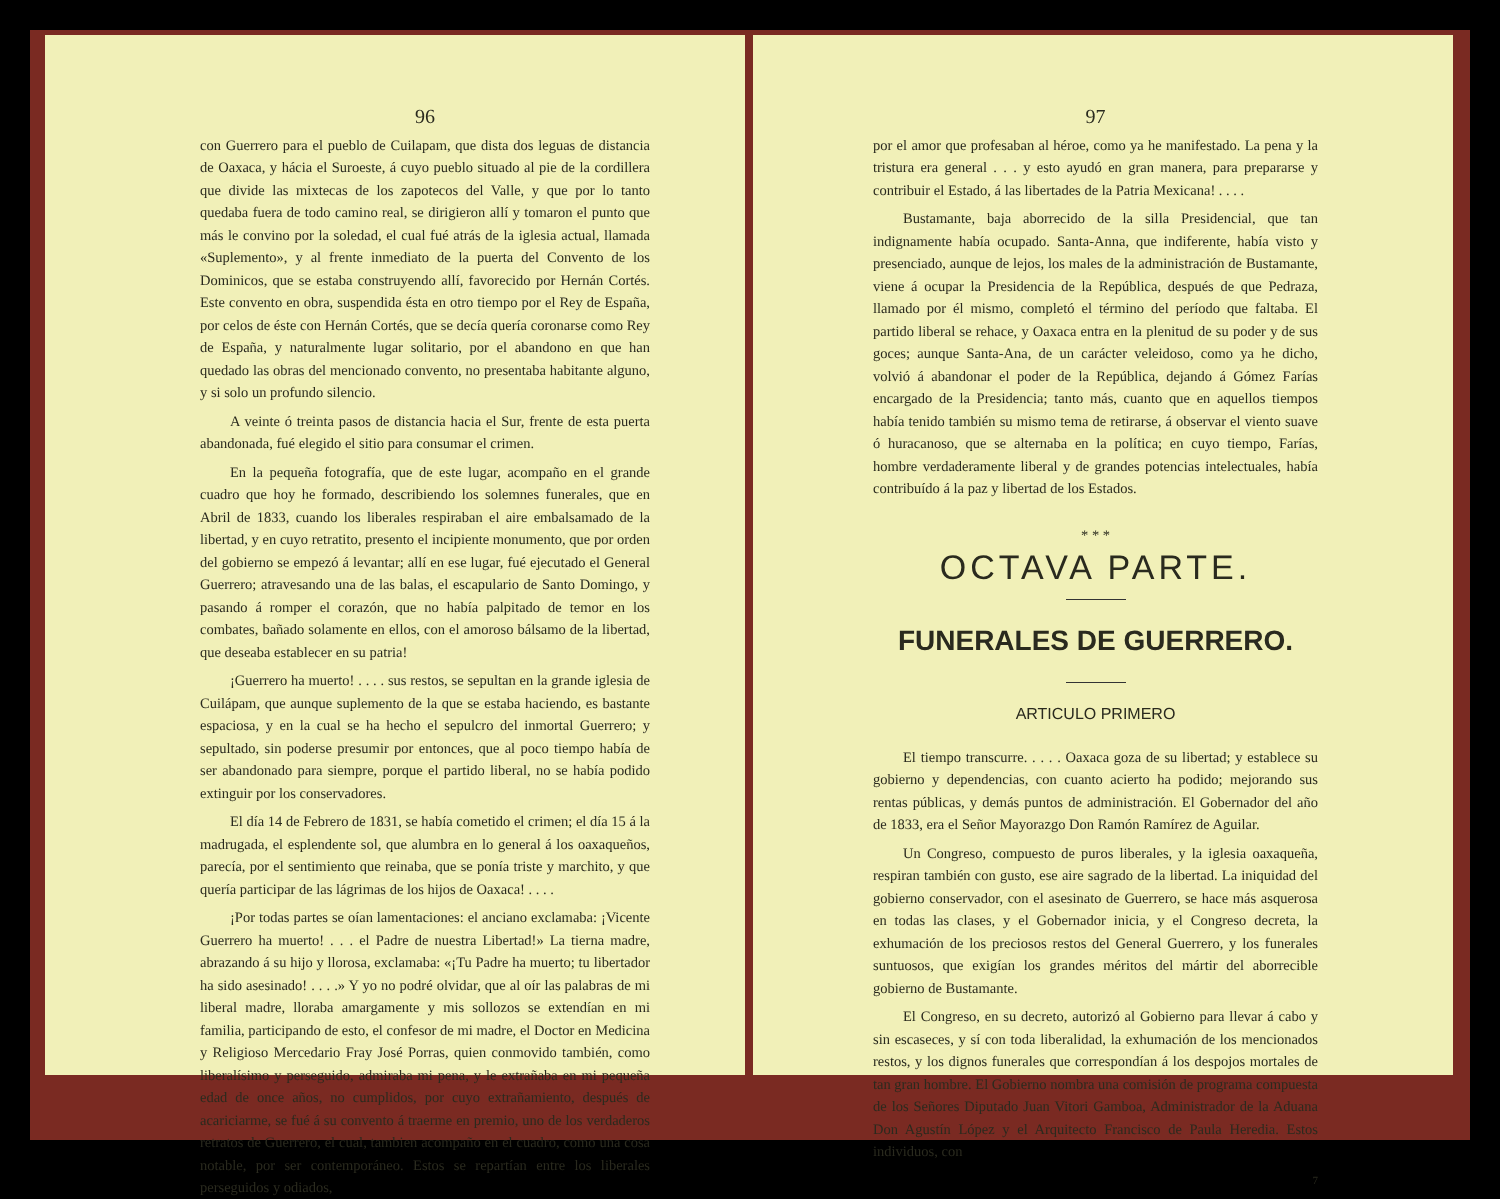96
con Guerrero para el pueblo de Cuilapam, que dista dos leguas de distancia de Oaxaca, y hácia el Suroeste, á cuyo pueblo situado al pie de la cordillera que divide las mixtecas de los zapotecos del Valle, y que por lo tanto quedaba fuera de todo camino real, se dirigieron allí y tomaron el punto que más le convino por la soledad, el cual fué atrás de la iglesia actual, llamada «Suplemento», y al frente inmediato de la puerta del Convento de los Dominicos, que se estaba construyendo allí, favorecido por Hernán Cortés. Este convento en obra, suspendida ésta en otro tiempo por el Rey de España, por celos de éste con Hernán Cortés, que se decía quería coronarse como Rey de España, y naturalmente lugar solitario, por el abandono en que han quedado las obras del mencionado convento, no presentaba habitante alguno, y si solo un profundo silencio.
A veinte ó treinta pasos de distancia hacia el Sur, frente de esta puerta abandonada, fué elegido el sitio para consumar el crimen.
En la pequeña fotografía, que de este lugar, acompaño en el grande cuadro que hoy he formado, describiendo los solemnes funerales, que en Abril de 1833, cuando los liberales respiraban el aire embalsamado de la libertad, y en cuyo retratito, presento el incipiente monumento, que por orden del gobierno se empezó á levantar; allí en ese lugar, fué ejecutado el General Guerrero; atravesando una de las balas, el escapulario de Santo Domingo, y pasando á romper el corazón, que no había palpitado de temor en los combates, bañado solamente en ellos, con el amoroso bálsamo de la libertad, que deseaba establecer en su patria!
¡Guerrero ha muerto! . . . . sus restos, se sepultan en la grande iglesia de Cuilápam, que aunque suplemento de la que se estaba haciendo, es bastante espaciosa, y en la cual se ha hecho el sepulcro del inmortal Guerrero; y sepultado, sin poderse presumir por entonces, que al poco tiempo había de ser abandonado para siempre, porque el partido liberal, no se había podido extinguir por los conservadores.
El día 14 de Febrero de 1831, se había cometido el crimen; el día 15 á la madrugada, el esplendente sol, que alumbra en lo general á los oaxaqueños, parecía, por el sentimiento que reinaba, que se ponía triste y marchito, y que quería participar de las lágrimas de los hijos de Oaxaca! . . . .
¡Por todas partes se oían lamentaciones: el anciano exclamaba: ¡Vicente Guerrero ha muerto! . . . el Padre de nuestra Libertad!» La tierna madre, abrazando á su hijo y llorosa, exclamaba: «¡Tu Padre ha muerto; tu libertador ha sido asesinado! . . . .» Y yo no podré olvidar, que al oír las palabras de mi liberal madre, lloraba amargamente y mis sollozos se extendían en mi familia, participando de esto, el confesor de mi madre, el Doctor en Medicina y Religioso Mercedario Fray José Porras, quien conmovido también, como liberalísimo y perseguido, admiraba mi pena, y le extrañaba en mi pequeña edad de once años, no cumplidos, por cuyo extrañamiento, después de acariciarme, se fué á su convento á traerme en premio, uno de los verdaderos retratos de Guerrero, el cual, tambien acompaño en el cuadro, como una cosa notable, por ser contemporáneo. Estos se repartían entre los liberales perseguidos y odiados,
97
por el amor que profesaban al héroe, como ya he manifestado. La pena y la tristura era general . . . y esto ayudó en gran manera, para prepararse y contribuir el Estado, á las libertades de la Patria Mexicana! . . . .
Bustamante, baja aborrecido de la silla Presidencial, que tan indignamente había ocupado. Santa-Anna, que indiferente, había visto y presenciado, aunque de lejos, los males de la administración de Bustamante, viene á ocupar la Presidencia de la República, después de que Pedraza, llamado por él mismo, completó el término del período que faltaba. El partido liberal se rehace, y Oaxaca entra en la plenitud de su poder y de sus goces; aunque Santa-Ana, de un carácter veleidoso, como ya he dicho, volvió á abandonar el poder de la República, dejando á Gómez Farías encargado de la Presidencia; tanto más, cuanto que en aquellos tiempos había tenido también su mismo tema de retirarse, á observar el viento suave ó huracanoso, que se alternaba en la política; en cuyo tiempo, Farías, hombre verdaderamente liberal y de grandes potencias intelectuales, había contribuído á la paz y libertad de los Estados.
* * *
OCTAVA PARTE.
FUNERALES DE GUERRERO.
ARTICULO PRIMERO
El tiempo transcurre. . . . . Oaxaca goza de su libertad; y establece su gobierno y dependencias, con cuanto acierto ha podido; mejorando sus rentas públicas, y demás puntos de administración. El Gobernador del año de 1833, era el Señor Mayorazgo Don Ramón Ramírez de Aguilar.
Un Congreso, compuesto de puros liberales, y la iglesia oaxaqueña, respiran también con gusto, ese aire sagrado de la libertad. La iniquidad del gobierno conservador, con el asesinato de Guerrero, se hace más asquerosa en todas las clases, y el Gobernador inicia, y el Congreso decreta, la exhumación de los preciosos restos del General Guerrero, y los funerales suntuosos, que exigían los grandes méritos del mártir del aborrecible gobierno de Bustamante.
El Congreso, en su decreto, autorizó al Gobierno para llevar á cabo y sin escaseces, y sí con toda liberalidad, la exhumación de los mencionados restos, y los dignos funerales que correspondían á los despojos mortales de tan gran hombre. El Gobierno nombra una comisión de programa compuesta de los Señores Diputado Juan Vitori Gamboa, Administrador de la Aduana Don Agustín López y el Arquitecto Francisco de Paula Heredia. Estos individuos, con
7